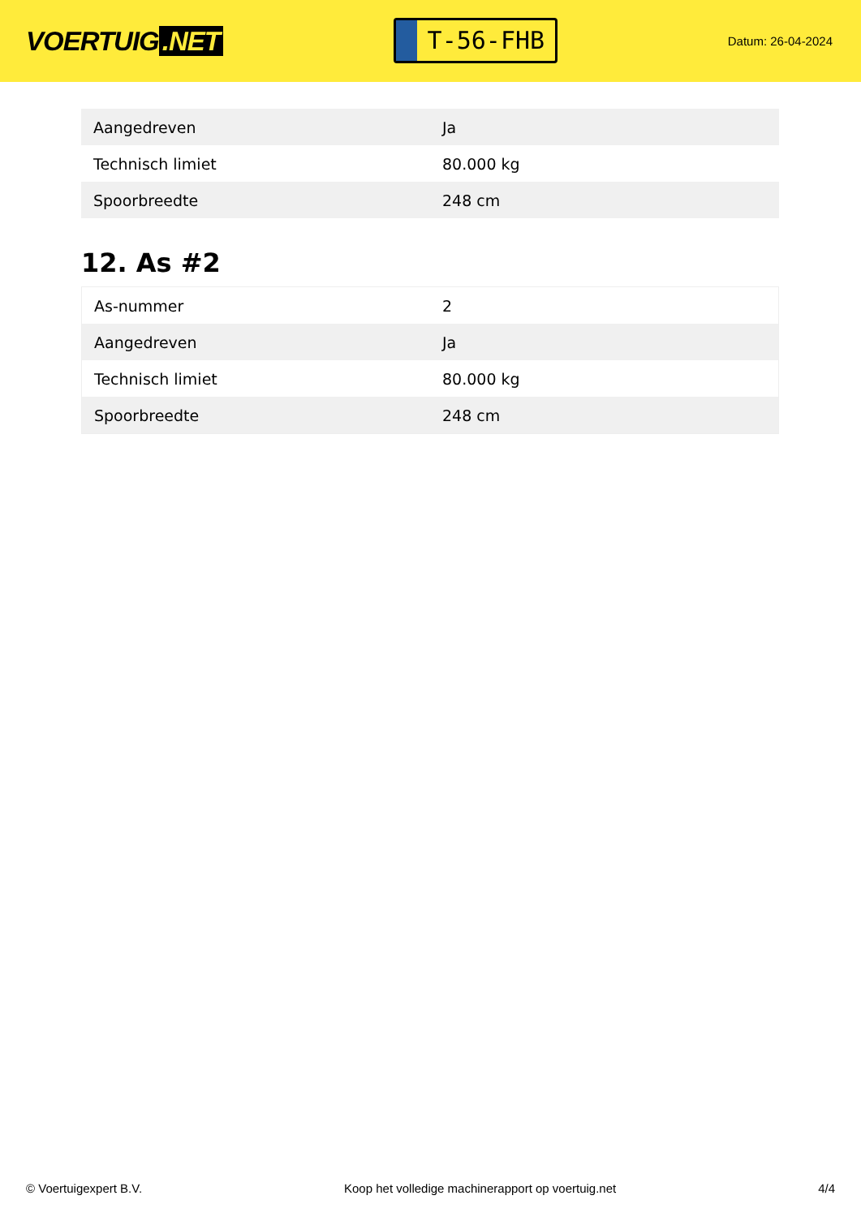VOERTUIG.NET
T-56-FHB
Datum: 26-04-2024
| Aangedreven | Ja |
| Technisch limiet | 80.000 kg |
| Spoorbreedte | 248 cm |
12. As #2
| As-nummer | 2 |
| Aangedreven | Ja |
| Technisch limiet | 80.000 kg |
| Spoorbreedte | 248 cm |
© Voertuigexpert B.V. Koop het volledige machinerapport op voertuig.net 4/4